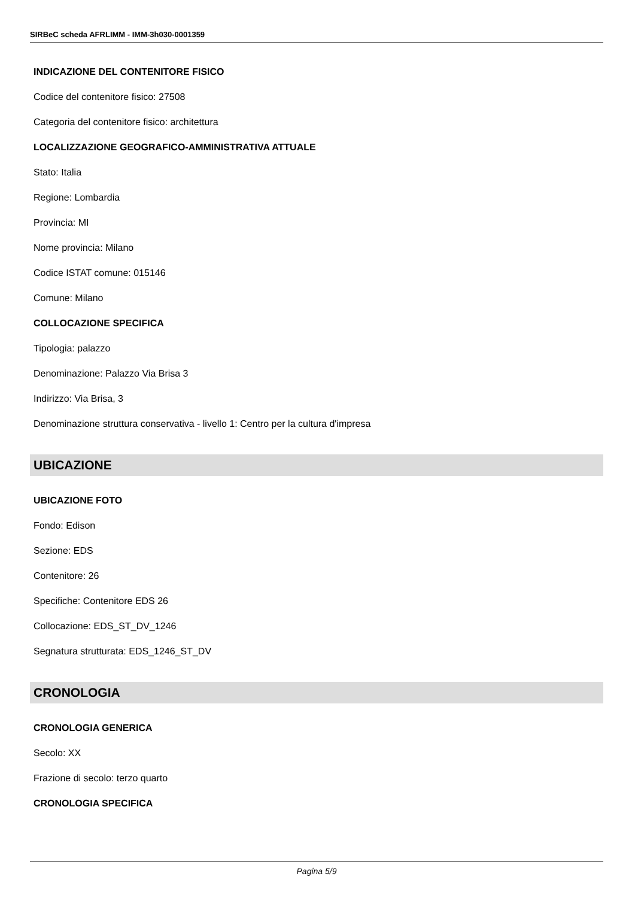SIRBeC scheda AFRLIMM - IMM-3h030-0001359
INDICAZIONE DEL CONTENITORE FISICO
Codice del contenitore fisico: 27508
Categoria del contenitore fisico: architettura
LOCALIZZAZIONE GEOGRAFICO-AMMINISTRATIVA ATTUALE
Stato: Italia
Regione: Lombardia
Provincia: MI
Nome provincia: Milano
Codice ISTAT comune: 015146
Comune: Milano
COLLOCAZIONE SPECIFICA
Tipologia: palazzo
Denominazione: Palazzo Via Brisa 3
Indirizzo: Via Brisa, 3
Denominazione struttura conservativa - livello 1: Centro per la cultura d'impresa
UBICAZIONE
UBICAZIONE FOTO
Fondo: Edison
Sezione: EDS
Contenitore: 26
Specifiche: Contenitore EDS 26
Collocazione: EDS_ST_DV_1246
Segnatura strutturata: EDS_1246_ST_DV
CRONOLOGIA
CRONOLOGIA GENERICA
Secolo: XX
Frazione di secolo: terzo quarto
CRONOLOGIA SPECIFICA
Pagina 5/9